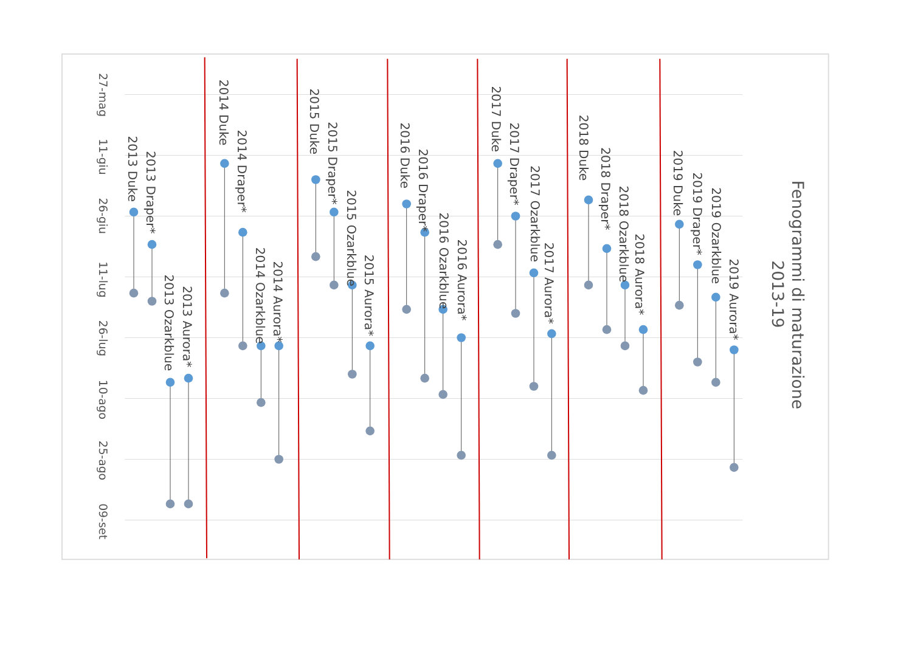27-mag
11-giu
26-giu
11-lug
26-lug
10-ago
25-ago
09-set
2013 Duke
2013 Draper*
2013 Ozarkblue
2013 Aurora*
2014 Duke
2014 Draper*
2014 Ozarkblue
2014 Aurora*
2015 Duke
2015 Draper*
2015 Ozarkblue
2015 Aurora*
2016 Duke
2016 Draper*
2016 Ozarkblue
2016 Aurora*
2017 Duke
2017 Draper*
2017 Ozarkblue
2017 Aurora*
2018 Duke
2018 Draper*
2018 Ozarkblue
2018 Aurora*
2019 Duke
2019 Draper*
2019 Ozarkblue
2019 Aurora*
Fenogrammi di maturazione
2013-19